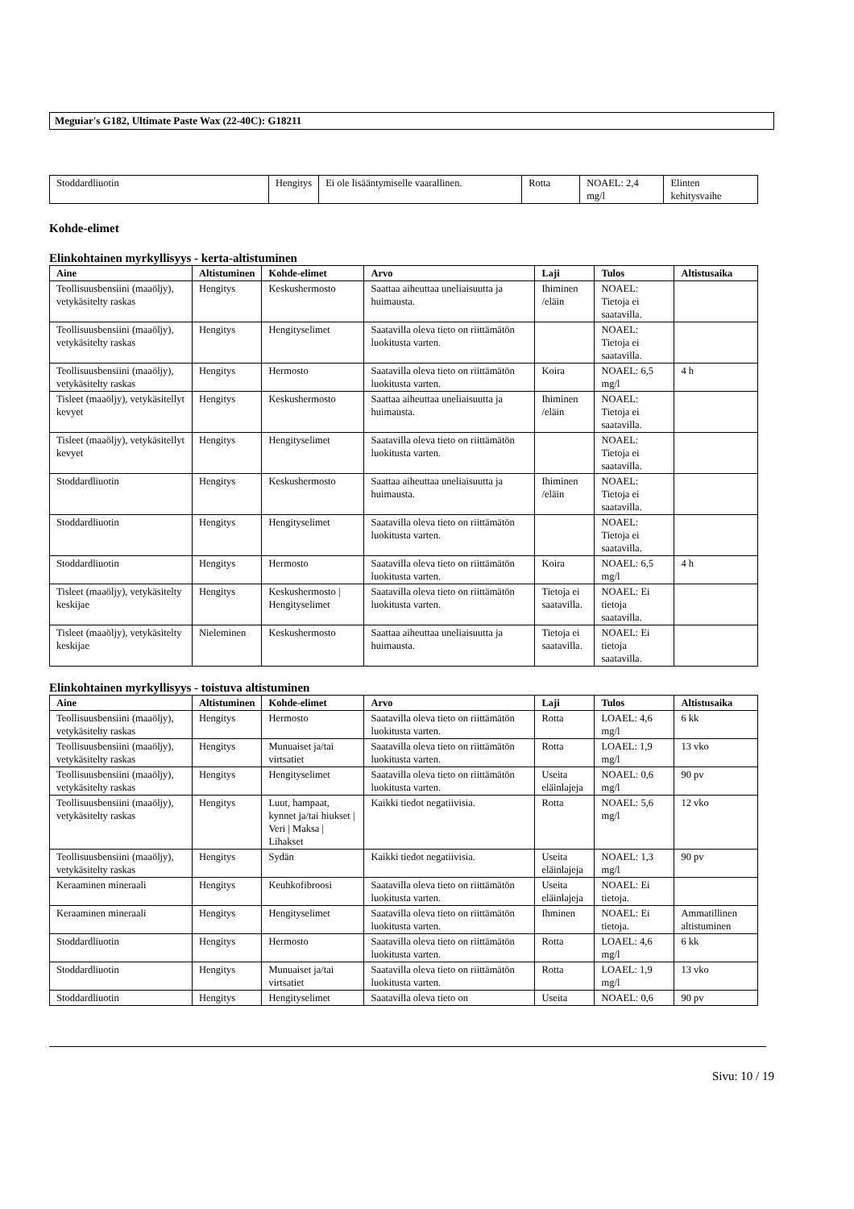Meguiar's G182, Ultimate Paste Wax (22-40C): G18211
| Stoddardliuotin | Hengitys | Ei ole lisääntymiselle vaarallinen. | Rotta | NOAEL: 2,4 mg/l | Elinten kehitysvaihe |
Kohde-elimet
Elinkohtainen myrkyllisyys - kerta-altistuminen
| Aine | Altistuminen | Kohde-elimet | Arvo | Laji | Tulos | Altistusaika |
| --- | --- | --- | --- | --- | --- | --- |
| Teollisuusbensiini (maaöljy), vetykäsitelty raskas | Hengitys | Keskushermosto | Saattaa aiheuttaa uneliaisuutta ja huimausta. | Ihiminen /eläin | NOAEL: Tietoja ei saatavilla. | |
| Teollisuusbensiini (maaöljy), vetykäsitelty raskas | Hengitys | Hengityselimet | Saatavilla oleva tieto on riittämätön luokitusta varten. | | NOAEL: Tietoja ei saatavilla. | |
| Teollisuusbensiini (maaöljy), vetykäsitelty raskas | Hengitys | Hermosto | Saatavilla oleva tieto on riittämätön luokitusta varten. | Koira | NOAEL: 6,5 mg/l | 4 h |
| Tisleet (maaöljy), vetykäsitellyt kevyet | Hengitys | Keskushermosto | Saattaa aiheuttaa uneliaisuutta ja huimausta. | Ihiminen /eläin | NOAEL: Tietoja ei saatavilla. | |
| Tisleet (maaöljy), vetykäsitellyt kevyet | Hengitys | Hengityselimet | Saatavilla oleva tieto on riittämätön luokitusta varten. | | NOAEL: Tietoja ei saatavilla. | |
| Stoddardliuotin | Hengitys | Keskushermosto | Saattaa aiheuttaa uneliaisuutta ja huimausta. | Ihiminen /eläin | NOAEL: Tietoja ei saatavilla. | |
| Stoddardliuotin | Hengitys | Hengityselimet | Saatavilla oleva tieto on riittämätön luokitusta varten. | | NOAEL: Tietoja ei saatavilla. | |
| Stoddardliuotin | Hengitys | Hermosto | Saatavilla oleva tieto on riittämätön luokitusta varten. | Koira | NOAEL: 6,5 mg/l | 4 h |
| Tisleet (maaöljy), vetykäsitelty keskijae | Hengitys | Keskushermosto / Hengityselimet | Saatavilla oleva tieto on riittämätön luokitusta varten. | Tietoja ei saatavilla. | NOAEL: Ei tietoja saatavilla. | |
| Tisleet (maaöljy), vetykäsitelty keskijae | Nieleminen | Keskushermosto | Saattaa aiheuttaa uneliaisuutta ja huimausta. | Tietoja ei saatavilla. | NOAEL: Ei tietoja saatavilla. | |
Elinkohtainen myrkyllisyys - toistuva altistuminen
| Aine | Altistuminen | Kohde-elimet | Arvo | Laji | Tulos | Altistusaika |
| --- | --- | --- | --- | --- | --- | --- |
| Teollisuusbensiini (maaöljy), vetykäsitelty raskas | Hengitys | Hermosto | Saatavilla oleva tieto on riittämätön luokitusta varten. | Rotta | LOAEL: 4,6 mg/l | 6 kk |
| Teollisuusbensiini (maaöljy), vetykäsitelty raskas | Hengitys | Munuaiset ja/tai virtsatiet | Saatavilla oleva tieto on riittämätön luokitusta varten. | Rotta | LOAEL: 1,9 mg/l | 13 vko |
| Teollisuusbensiini (maaöljy), vetykäsitelty raskas | Hengitys | Hengityselimet | Saatavilla oleva tieto on riittämätön luokitusta varten. | Useita eläinlajeja | NOAEL: 0,6 mg/l | 90 pv |
| Teollisuusbensiini (maaöljy), vetykäsitelty raskas | Hengitys | Luut, hampaat, kynnet ja/tai hiukset / Veri / Maksa / Lihakset | Kaikki tiedot negatiivisia. | Rotta | NOAEL: 5,6 mg/l | 12 vko |
| Teollisuusbensiini (maaöljy), vetykäsitelty raskas | Hengitys | Sydän | Kaikki tiedot negatiivisia. | Useita eläinlajeja | NOAEL: 1,3 mg/l | 90 pv |
| Keraaminen mineraali | Hengitys | Keuhkofibroosi | Saatavilla oleva tieto on riittämätön luokitusta varten. | Useita eläinlajeja | NOAEL: Ei tietoja. | |
| Keraaminen mineraali | Hengitys | Hengityselimet | Saatavilla oleva tieto on riittämätön luokitusta varten. | Ihminen | NOAEL: Ei tietoja. | Ammatillinen altistuminen |
| Stoddardliuotin | Hengitys | Hermosto | Saatavilla oleva tieto on riittämätön luokitusta varten. | Rotta | LOAEL: 4,6 mg/l | 6 kk |
| Stoddardliuotin | Hengitys | Munuaiset ja/tai virtsatiet | Saatavilla oleva tieto on riittämätön luokitusta varten. | Rotta | LOAEL: 1,9 mg/l | 13 vko |
| Stoddardliuotin | Hengitys | Hengityselimet | Saatavilla oleva tieto on | Useita | NOAEL: 0,6 | 90 pv |
Sivu: 10 / 19